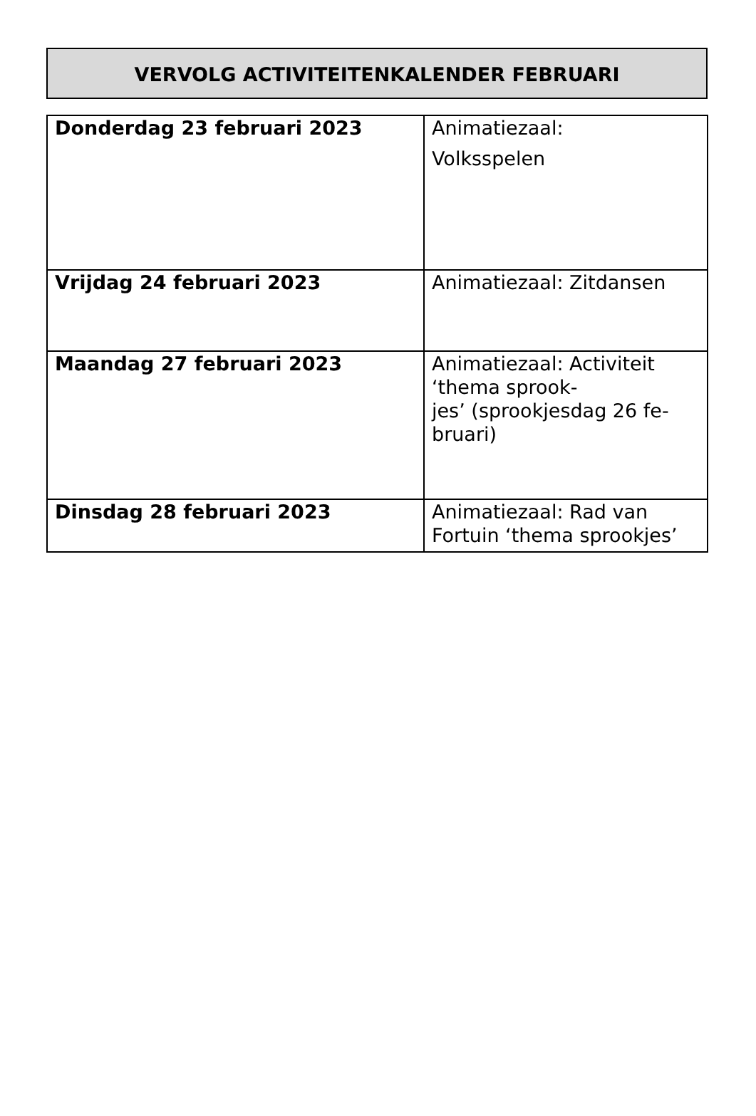VERVOLG ACTIVITEITENKALENDER FEBRUARI
| Donderdag 23 februari 2023 | Animatiezaal: Volksspelen |
| Vrijdag 24 februari 2023 | Animatiezaal: Zitdansen |
| Maandag 27 februari 2023 | Animatiezaal: Activiteit ‘thema sprook- jes’ (sprookjesdag 26 fe- bruari) |
| Dinsdag 28 februari 2023 | Animatiezaal: Rad van Fortuin ‘thema sprookjes’ |